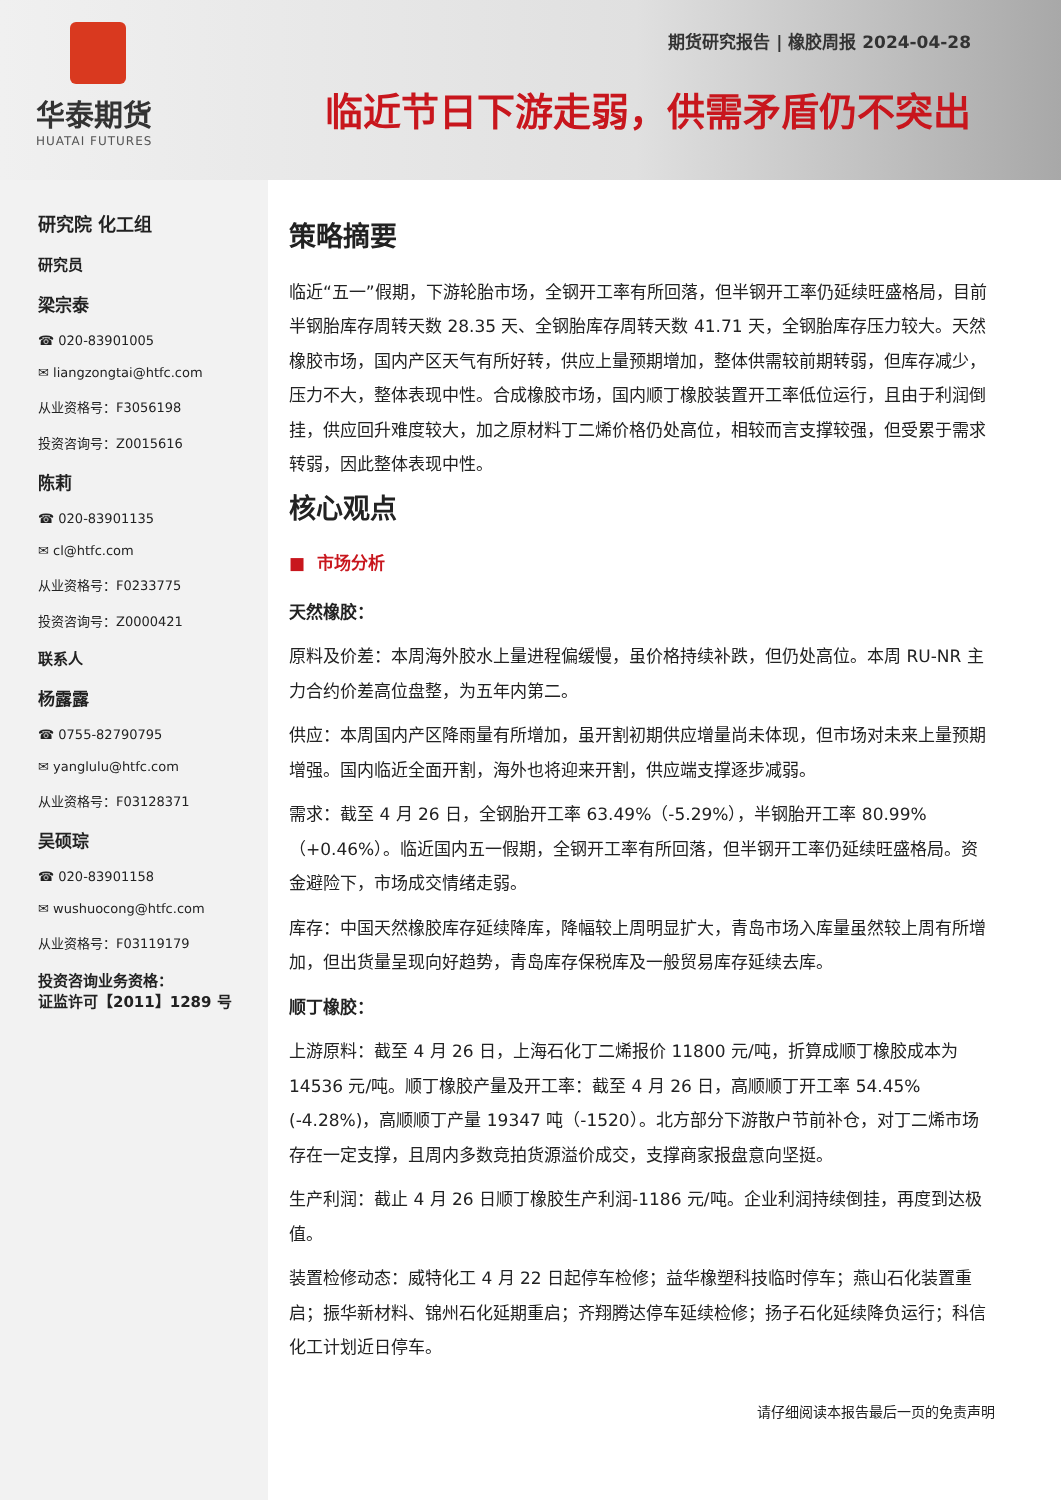华泰期货
HUATAI FUTURES
期货研究报告 | 橡胶周报 2024-04-28
临近节日下游走弱，供需矛盾仍不突出
研究院 化工组
研究员
梁宗泰
☎ 020-83901005
✉ liangzongtai@htfc.com
从业资格号：F3056198
投资咨询号：Z0015616
陈莉
☎ 020-83901135
✉ cl@htfc.com
从业资格号：F0233775
投资咨询号：Z0000421
联系人
杨露露
☎ 0755-82790795
✉ yanglulu@htfc.com
从业资格号：F03128371
吴硕琮
☎ 020-83901158
✉ wushuocong@htfc.com
从业资格号：F03119179
投资咨询业务资格：
证监许可【2011】1289 号
策略摘要
临近“五一”假期，下游轮胎市场，全钢开工率有所回落，但半钢开工率仍延续旺盛格局，目前半钢胎库存周转天数 28.35 天、全钢胎库存周转天数 41.71 天，全钢胎库存压力较大。天然橡胶市场，国内产区天气有所好转，供应上量预期增加，整体供需较前期转弱，但库存减少，压力不大，整体表现中性。合成橡胶市场，国内顺丁橡胶装置开工率低位运行，且由于利润倒挂，供应回升难度较大，加之原材料丁二烯价格仍处高位，相较而言支撑较强，但受累于需求转弱，因此整体表现中性。
核心观点
■ 市场分析
天然橡胶：
原料及价差：本周海外胶水上量进程偏缓慢，虽价格持续补跌，但仍处高位。本周 RU-NR 主力合约价差高位盘整，为五年内第二。
供应：本周国内产区降雨量有所增加，虽开割初期供应增量尚未体现，但市场对未来上量预期增强。国内临近全面开割，海外也将迎来开割，供应端支撑逐步减弱。
需求：截至 4 月 26 日，全钢胎开工率 63.49%（-5.29%），半钢胎开工率 80.99%（+0.46%）。临近国内五一假期，全钢开工率有所回落，但半钢开工率仍延续旺盛格局。资金避险下，市场成交情绪走弱。
库存：中国天然橡胶库存延续降库，降幅较上周明显扩大，青岛市场入库量虽然较上周有所增加，但出货量呈现向好趋势，青岛库存保税库及一般贸易库存延续去库。
顺丁橡胶：
上游原料：截至 4 月 26 日，上海石化丁二烯报价 11800 元/吨，折算成顺丁橡胶成本为 14536 元/吨。顺丁橡胶产量及开工率：截至 4 月 26 日，高顺顺丁开工率 54.45%(-4.28%)，高顺顺丁产量 19347 吨（-1520）。北方部分下游散户节前补仓，对丁二烯市场存在一定支撑，且周内多数竞拍货源溢价成交，支撑商家报盘意向坚挺。
生产利润：截止 4 月 26 日顺丁橡胶生产利润-1186 元/吨。企业利润持续倒挂，再度到达极值。
装置检修动态：威特化工 4 月 22 日起停车检修；益华橡塑科技临时停车；燕山石化装置重启；振华新材料、锦州石化延期重启；齐翔腾达停车延续检修；扬子石化延续降负运行；科信化工计划近日停车。
请仔细阅读本报告最后一页的免责声明